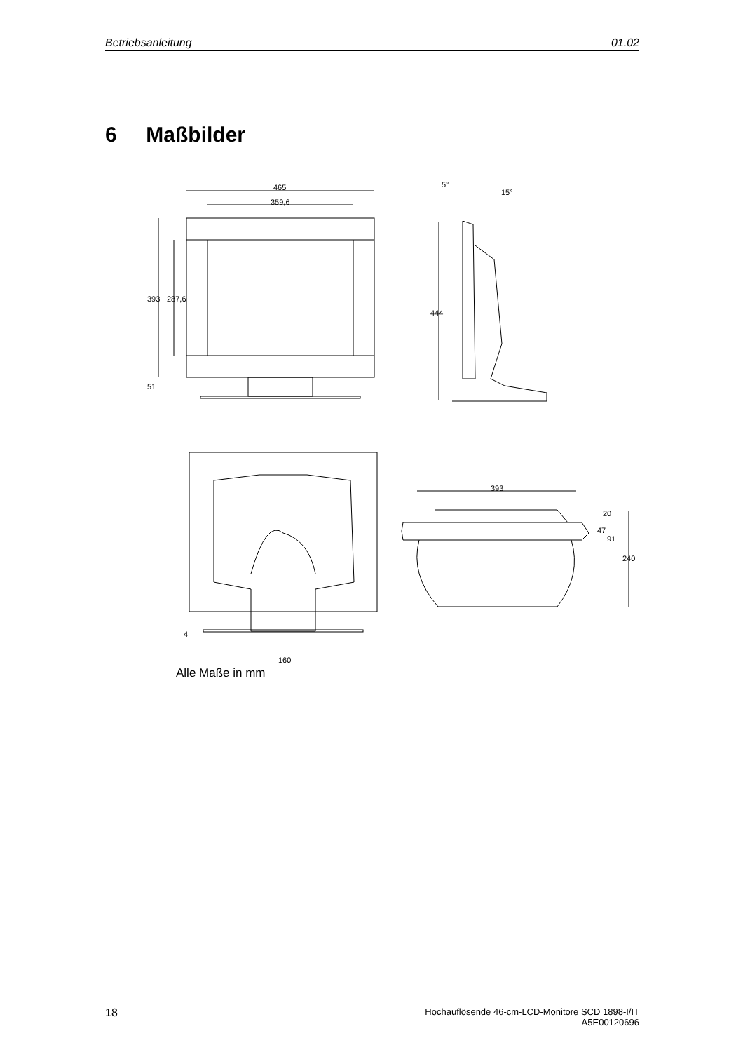Betriebsanleitung 01.02
6 Maßbilder
465
359,6
393 287,6
51
5°
15°
444
393
20
47
91
240
4
160
Alle Maße in mm
18
Hochauflösende 46-cm-LCD-Monitore SCD 1898-I/IT
A5E00120696